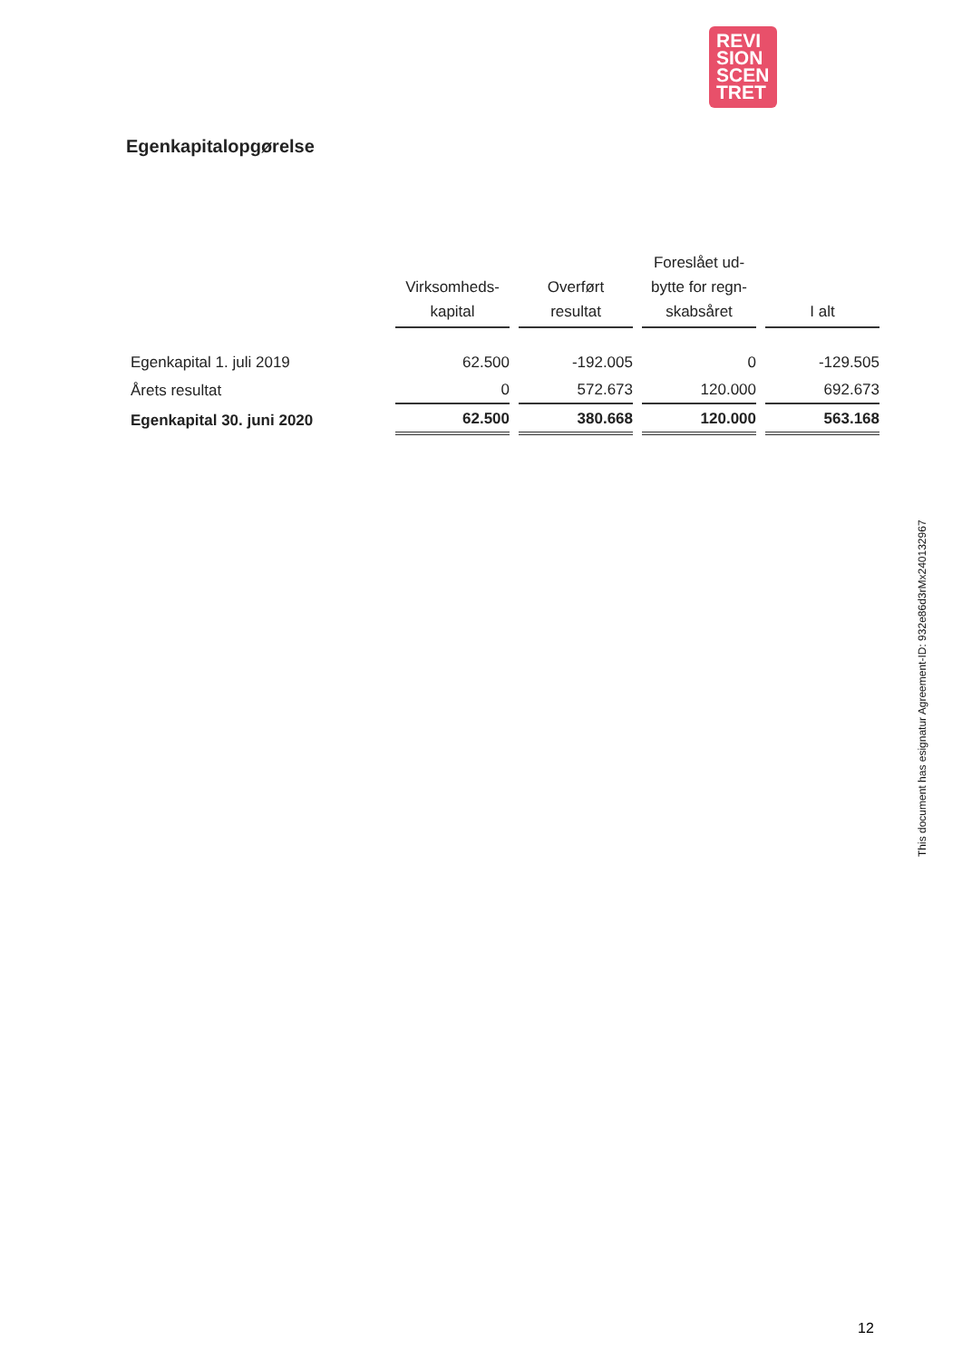REVI
SION
SCEN
TRET
Egenkapitalopgørelse
| | Virksomheds- kapital | Overført resultat | Foreslået ud- bytte for regn- skabsåret | I alt |
| --- | --- | --- | --- | --- |
| Egenkapital 1. juli 2019 | 62.500 | -192.005 | 0 | -129.505 |
| Årets resultat | 0 | 572.673 | 120.000 | 692.673 |
| Egenkapital 30. juni 2020 | 62.500 | 380.668 | 120.000 | 563.168 |
This document has esignatur Agreement-ID: 932e86d3rMx240132967
12